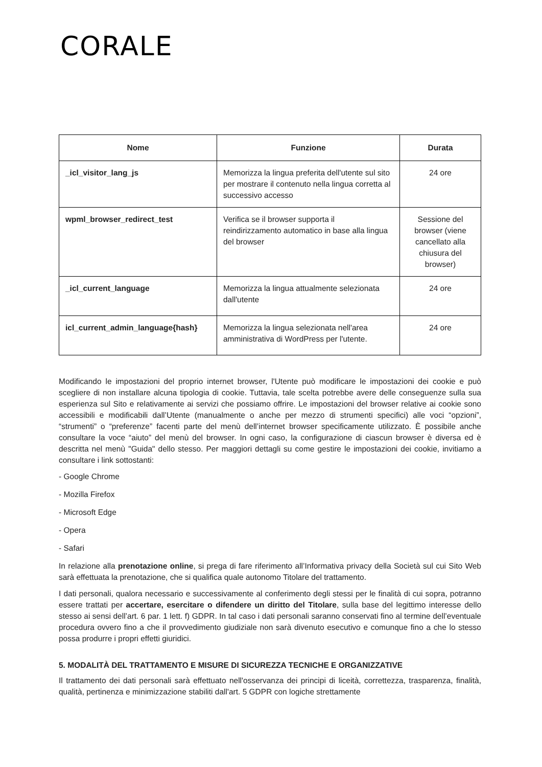CORALE
| Nome | Funzione | Durata |
| --- | --- | --- |
| _icl_visitor_lang_js | Memorizza la lingua preferita dell'utente sul sito per mostrare il contenuto nella lingua corretta al successivo accesso | 24 ore |
| wpml_browser_redirect_test | Verifica se il browser supporta il reindirizzamento automatico in base alla lingua del browser | Sessione del browser (viene cancellato alla chiusura del browser) |
| _icl_current_language | Memorizza la lingua attualmente selezionata dall'utente | 24 ore |
| icl_current_admin_language{hash} | Memorizza la lingua selezionata nell'area amministrativa di WordPress per l'utente. | 24 ore |
Modificando le impostazioni del proprio internet browser, l'Utente può modificare le impostazioni dei cookie e può scegliere di non installare alcuna tipologia di cookie. Tuttavia, tale scelta potrebbe avere delle conseguenze sulla sua esperienza sul Sito e relativamente ai servizi che possiamo offrire. Le impostazioni del browser relative ai cookie sono accessibili e modificabili dall’Utente (manualmente o anche per mezzo di strumenti specifici) alle voci “opzioni”, “strumenti” o “preferenze” facenti parte del menù dell’internet browser specificamente utilizzato. È possibile anche consultare la voce “aiuto” del menù del browser. In ogni caso, la configurazione di ciascun browser è diversa ed è descritta nel menù "Guida" dello stesso. Per maggiori dettagli su come gestire le impostazioni dei cookie, invitiamo a consultare i link sottostanti:
- Google Chrome
- Mozilla Firefox
- Microsoft Edge
- Opera
- Safari
In relazione alla prenotazione online, si prega di fare riferimento all’Informativa privacy della Società sul cui Sito Web sarà effettuata la prenotazione, che si qualifica quale autonomo Titolare del trattamento.
I dati personali, qualora necessario e successivamente al conferimento degli stessi per le finalità di cui sopra, potranno essere trattati per accertare, esercitare o difendere un diritto del Titolare, sulla base del legittimo interesse dello stesso ai sensi dell’art. 6 par. 1 lett. f) GDPR. In tal caso i dati personali saranno conservati fino al termine dell’eventuale procedura ovvero fino a che il provvedimento giudiziale non sarà divenuto esecutivo e comunque fino a che lo stesso possa produrre i propri effetti giuridici.
5. MODALITÀ DEL TRATTAMENTO E MISURE DI SICUREZZA TECNICHE E ORGANIZZATIVE
Il trattamento dei dati personali sarà effettuato nell'osservanza dei principi di liceità, correttezza, trasparenza, finalità, qualità, pertinenza e minimizzazione stabiliti dall'art. 5 GDPR con logiche strettamente